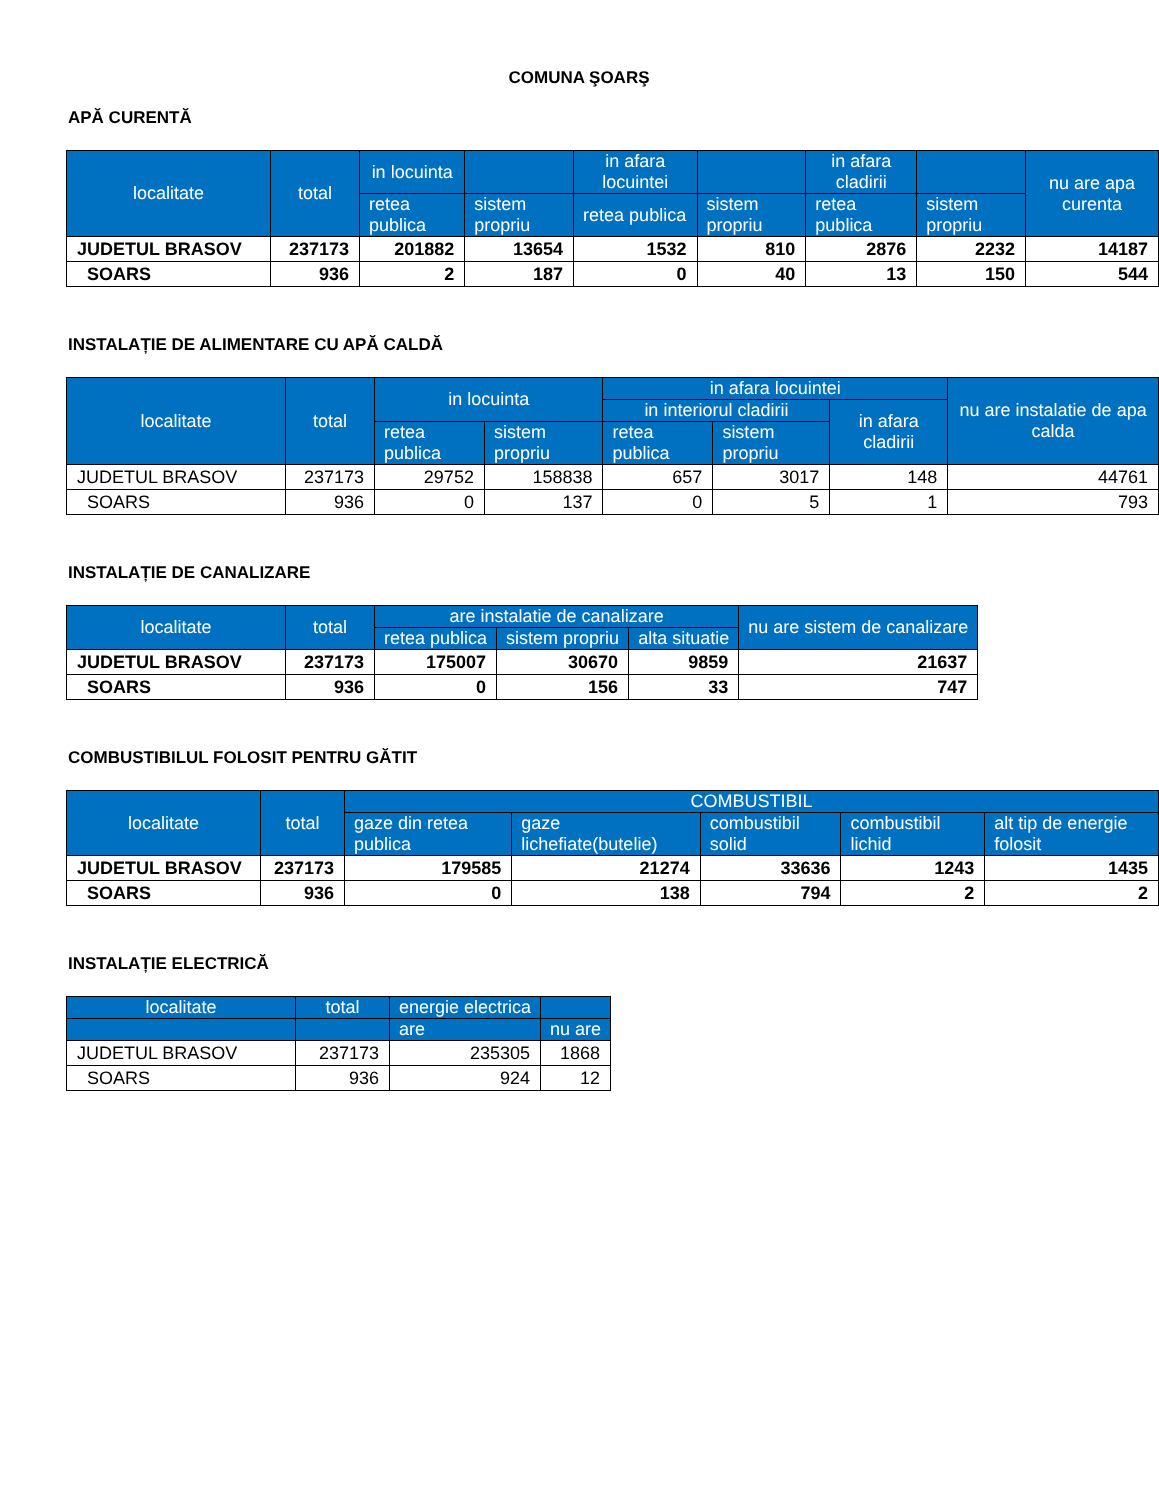COMUNA ŞOARŞ
APĂ CURENTĂ
| localitate | total | in locuinta | | in afara locuintei | | in afara cladirii | | nu are apa curenta |
| --- | --- | --- | --- | --- | --- | --- | --- | --- |
| | | retea publica | sistem propriu | retea publica | sistem propriu | retea publica | sistem propriu | |
| JUDETUL BRASOV | 237173 | 201882 | 13654 | 1532 | 810 | 2876 | 2232 | 14187 |
| SOARS | 936 | 2 | 187 | 0 | 40 | 13 | 150 | 544 |
INSTALAȚIE DE ALIMENTARE CU APĂ CALDĂ
| localitate | total | in locuinta | | in afara locuintei | | | nu are instalatie de apa calda |
| --- | --- | --- | --- | --- | --- | --- | --- |
| | | | | in interiorul cladirii | | in afara cladirii | |
| | | retea publica | sistem propriu | retea publica | sistem propriu | | |
| JUDETUL BRASOV | 237173 | 29752 | 158838 | 657 | 3017 | 148 | 44761 |
| SOARS | 936 | 0 | 137 | 0 | 5 | 1 | 793 |
INSTALAȚIE DE CANALIZARE
| localitate | total | are instalatie de canalizare | | | nu are sistem de canalizare |
| --- | --- | --- | --- | --- | --- |
| | | retea publica | sistem propriu | alta situatie | |
| JUDETUL BRASOV | 237173 | 175007 | 30670 | 9859 | 21637 |
| SOARS | 936 | 0 | 156 | 33 | 747 |
COMBUSTIBILUL FOLOSIT PENTRU GĂTIT
| localitate | total | COMBUSTIBIL | | | | |
| --- | --- | --- | --- | --- | --- | --- |
| | | gaze din retea publica | gaze lichefiate(butelie) | combustibil solid | combustibil lichid | alt tip de energie folosit |
| JUDETUL BRASOV | 237173 | 179585 | 21274 | 33636 | 1243 | 1435 |
| SOARS | 936 | 0 | 138 | 794 | 2 | 2 |
INSTALAȚIE ELECTRICĂ
| localitate | total | energie electrica | |
| --- | --- | --- | --- |
| | | are | nu are |
| JUDETUL BRASOV | 237173 | 235305 | 1868 |
| SOARS | 936 | 924 | 12 |